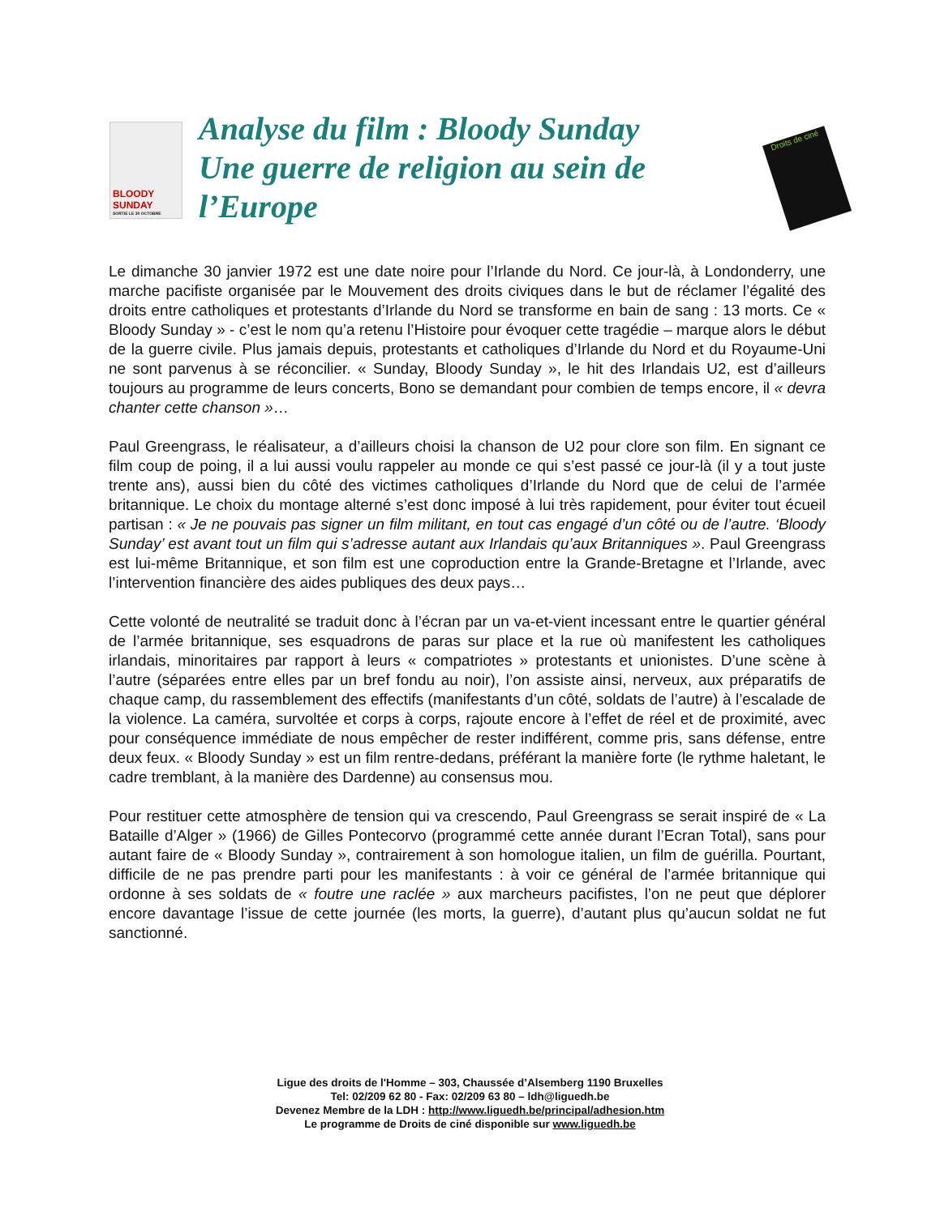BLOODY SUNDAY
SORTIE LE 30 OCTOBRE
Analyse du film : Bloody Sunday
Une guerre de religion au sein de
l’Europe
Droits de ciné
Le dimanche 30 janvier 1972 est une date noire pour l’Irlande du Nord. Ce jour-là, à Londonderry, une marche pacifiste organisée par le Mouvement des droits civiques dans le but de réclamer l’égalité des droits entre catholiques et protestants d’Irlande du Nord se transforme en bain de sang : 13 morts. Ce « Bloody Sunday » - c’est le nom qu’a retenu l’Histoire pour évoquer cette tragédie – marque alors le début de la guerre civile. Plus jamais depuis, protestants et catholiques d’Irlande du Nord et du Royaume-Uni ne sont parvenus à se réconcilier. « Sunday, Bloody Sunday », le hit des Irlandais U2, est d’ailleurs toujours au programme de leurs concerts, Bono se demandant pour combien de temps encore, il « devra chanter cette chanson »…
Paul Greengrass, le réalisateur, a d’ailleurs choisi la chanson de U2 pour clore son film. En signant ce film coup de poing, il a lui aussi voulu rappeler au monde ce qui s’est passé ce jour-là (il y a tout juste trente ans), aussi bien du côté des victimes catholiques d’Irlande du Nord que de celui de l’armée britannique. Le choix du montage alterné s’est donc imposé à lui très rapidement, pour éviter tout écueil partisan : « Je ne pouvais pas signer un film militant, en tout cas engagé d’un côté ou de l’autre. ‘Bloody Sunday’ est avant tout un film qui s’adresse autant aux Irlandais qu’aux Britanniques ». Paul Greengrass est lui-même Britannique, et son film est une coproduction entre la Grande-Bretagne et l’Irlande, avec l’intervention financière des aides publiques des deux pays…
Cette volonté de neutralité se traduit donc à l’écran par un va-et-vient incessant entre le quartier général de l’armée britannique, ses esquadrons de paras sur place et la rue où manifestent les catholiques irlandais, minoritaires par rapport à leurs « compatriotes » protestants et unionistes. D’une scène à l’autre (séparées entre elles par un bref fondu au noir), l’on assiste ainsi, nerveux, aux préparatifs de chaque camp, du rassemblement des effectifs (manifestants d’un côté, soldats de l’autre) à l’escalade de la violence. La caméra, survoltée et corps à corps, rajoute encore à l’effet de réel et de proximité, avec pour conséquence immédiate de nous empêcher de rester indifférent, comme pris, sans défense, entre deux feux. « Bloody Sunday » est un film rentre-dedans, préférant la manière forte (le rythme haletant, le cadre tremblant, à la manière des Dardenne) au consensus mou.
Pour restituer cette atmosphère de tension qui va crescendo, Paul Greengrass se serait inspiré de « La Bataille d’Alger » (1966) de Gilles Pontecorvo (programmé cette année durant l’Ecran Total), sans pour autant faire de « Bloody Sunday », contrairement à son homologue italien, un film de guérilla. Pourtant, difficile de ne pas prendre parti pour les manifestants : à voir ce général de l’armée britannique qui ordonne à ses soldats de « foutre une raclée » aux marcheurs pacifistes, l’on ne peut que déplorer encore davantage l’issue de cette journée (les morts, la guerre), d’autant plus qu’aucun soldat ne fut sanctionné.
Ligue des droits de l'Homme – 303, Chaussée d’Alsemberg 1190 Bruxelles
Tel: 02/209 62 80 - Fax: 02/209 63 80 – ldh@liguedh.be
Devenez Membre de la LDH : http://www.liguedh.be/principal/adhesion.htm
Le programme de Droits de ciné disponible sur www.liguedh.be